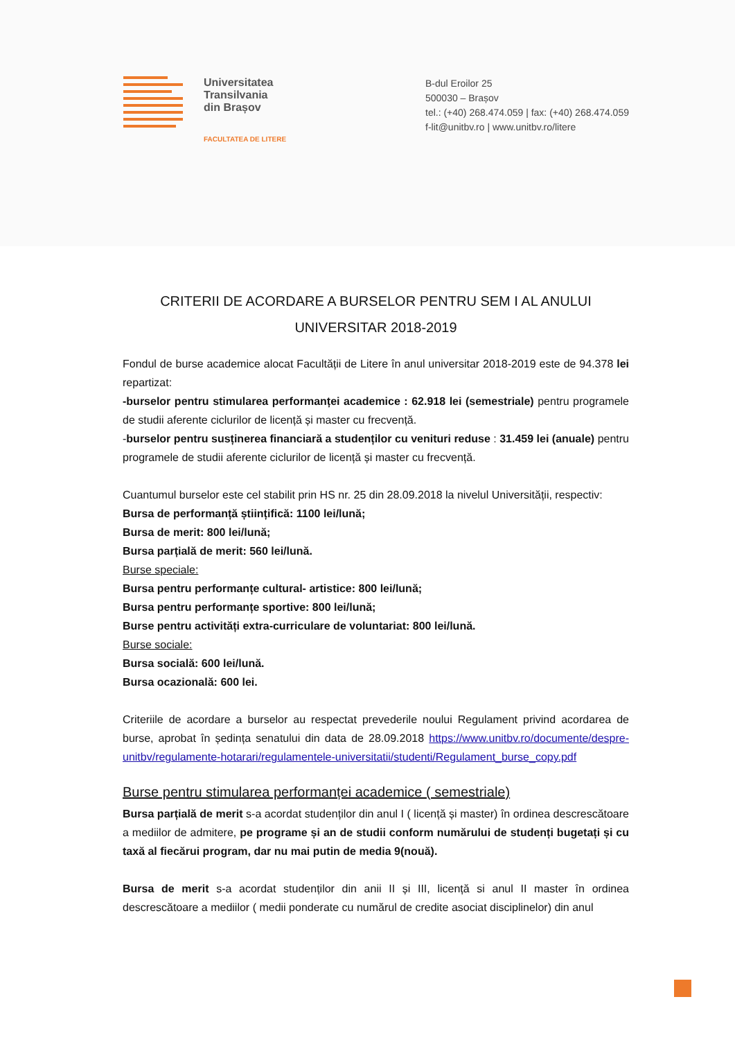Universitatea
Transilvania
din Brașov
FACULTATEA DE LITERE
B-dul Eroilor 25
500030 – Brașov
tel.: (+40) 268.474.059 | fax: (+40) 268.474.059
f-lit@unitbv.ro | www.unitbv.ro/litere
CRITERII DE ACORDARE A BURSELOR PENTRU SEM I AL ANULUI
UNIVERSITAR 2018-2019
Fondul de burse academice alocat Facultății de Litere în anul universitar 2018-2019 este de 94.378 lei repartizat:
-burselor pentru stimularea performanței academice : 62.918 lei (semestriale) pentru programele de studii aferente ciclurilor de licență și master cu frecvență.
-burselor pentru susținerea financiară a studenților cu venituri reduse : 31.459 lei (anuale) pentru programele de studii aferente ciclurilor de licență și master cu frecvență.
Cuantumul burselor este cel stabilit prin HS nr. 25 din 28.09.2018 la nivelul Universității, respectiv:
Bursa de performanță științifică: 1100 lei/lună;
Bursa de merit: 800 lei/lună;
Bursa parțială de merit: 560 lei/lună.
Burse speciale:
Bursa pentru performanțe cultural- artistice: 800 lei/lună;
Bursa pentru performanțe sportive: 800 lei/lună;
Burse pentru activități extra-curriculare de voluntariat: 800 lei/lună.
Burse sociale:
Bursa socială: 600 lei/lună.
Bursa ocazională: 600 lei.
Criteriile de acordare a burselor au respectat prevederile noului Regulament privind acordarea de burse, aprobat în ședința senatului din data de 28.09.2018 https://www.unitbv.ro/documente/despre-unitbv/regulamente-hotarari/regulamentele-universitatii/studenti/Regulament_burse_copy.pdf
Burse pentru stimularea performanței academice ( semestriale)
Bursa parțială de merit s-a acordat studenților din anul I ( licență și master) în ordinea descrescătoare a mediilor de admitere, pe programe și an de studii conform numărului de studenți bugetați și cu taxă al fiecărui program, dar nu mai putin de media 9(nouă).
Bursa de merit s-a acordat studenților din anii II și III, licență si anul II master în ordinea descrescătoare a mediilor ( medii ponderate cu numărul de credite asociat disciplinelor) din anul